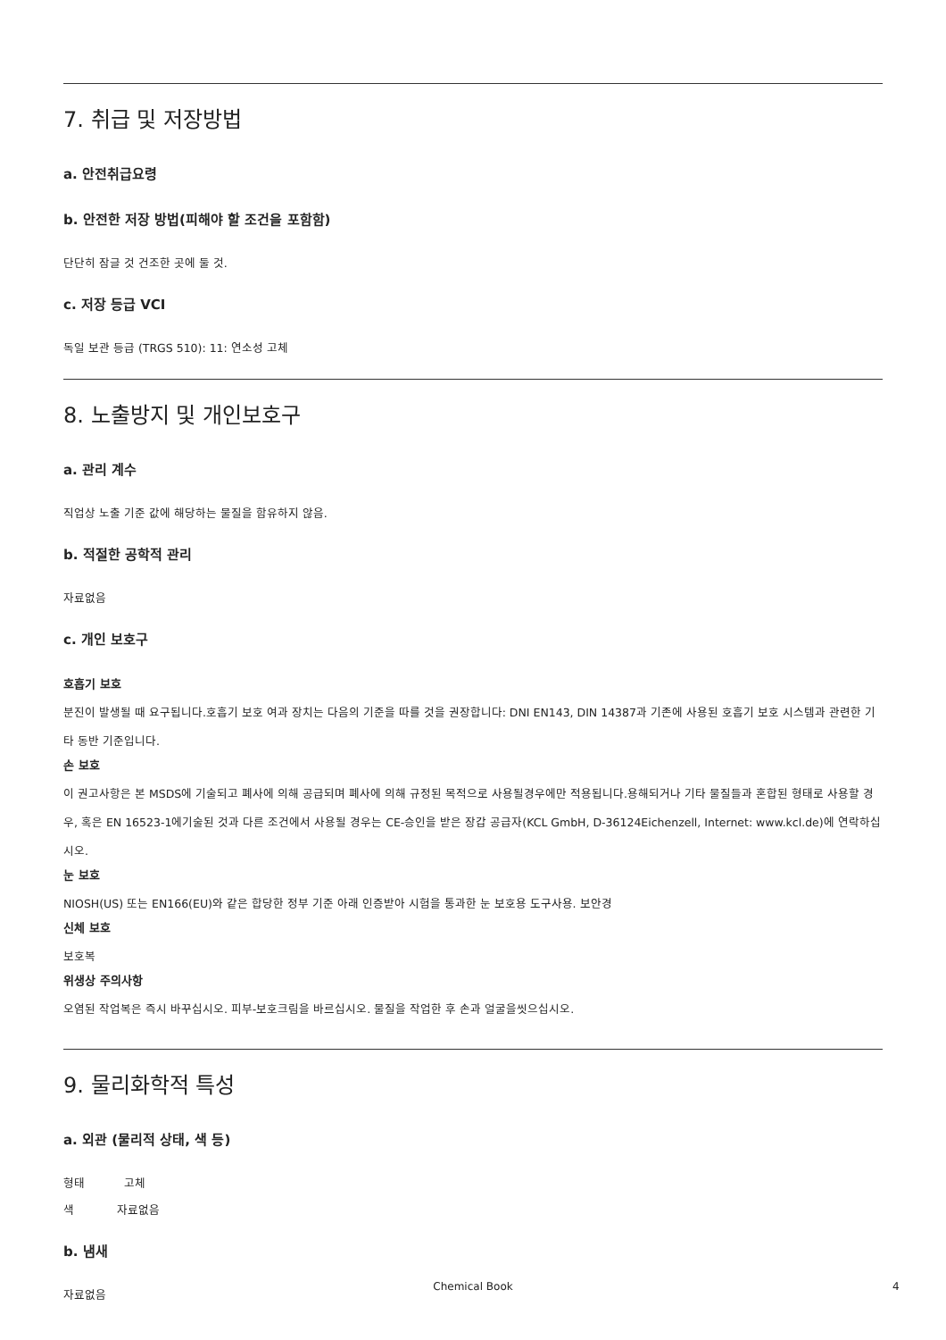7. 취급 및 저장방법
a. 안전취급요령
b. 안전한 저장 방법(피해야 할 조건을 포함함)
단단히 잠글 것 건조한 곳에 둘 것.
c. 저장 등급 VCI
독일 보관 등급 (TRGS 510): 11: 연소성 고체
8. 노출방지 및 개인보호구
a. 관리 계수
직업상 노출 기준 값에 해당하는 물질을 함유하지 않음.
b. 적절한 공학적 관리
자료없음
c. 개인 보호구
호흡기 보호
분진이 발생될 때 요구됩니다.호흡기 보호 여과 장치는 다음의 기준을 따를 것을 권장합니다: DNI EN143, DIN 14387과 기존에 사용된 호흡기 보호 시스템과 관련한 기타 동반 기준입니다.
손 보호
이 권고사항은 본 MSDS에 기술되고 폐사에 의해 공급되며 폐사에 의해 규정된 목적으로 사용될경우에만 적용됩니다.용해되거나 기타 물질들과 혼합된 형태로 사용할 경우, 혹은 EN 16523-1에기술된 것과 다른 조건에서 사용될 경우는 CE-승인을 받은 장갑 공급자(KCL GmbH, D-36124Eichenzell, Internet: www.kcl.de)에 연락하십시오.
눈 보호
NIOSH(US) 또는 EN166(EU)와 같은 합당한 정부 기준 아래 인증받아 시험을 통과한 눈 보호용 도구사용. 보안경
신체 보호
보호복
위생상 주의사항
오염된 작업복은 즉시 바꾸십시오. 피부-보호크림을 바르십시오. 물질을 작업한 후 손과 얼굴을씻으십시오.
9. 물리화학적 특성
a. 외관 (물리적 상태, 색 등)
형태 고체
색 자료없음
b. 냄새
자료없음
Chemical Book 4